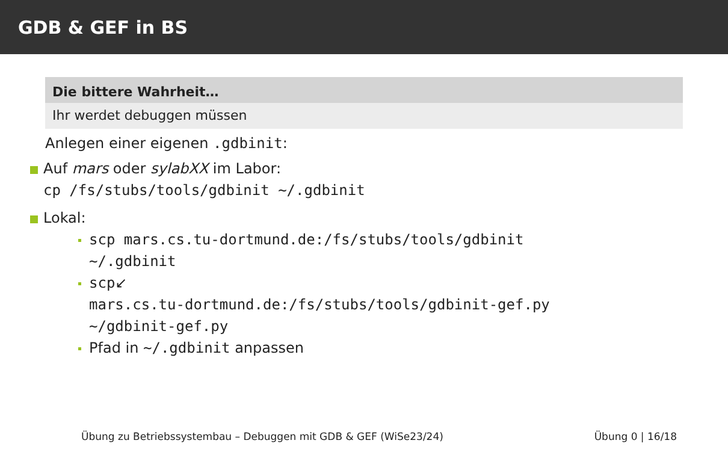GDB & GEF in BS
Die bittere Wahrheit…
Ihr werdet debuggen müssen
Anlegen einer eigenen .gdbinit:
Auf mars oder sylabXX im Labor:
cp /fs/stubs/tools/gdbinit ~/.gdbinit
Lokal:
scp mars.cs.tu-dortmund.de:/fs/stubs/tools/gdbinit
~/.gdbinit
scp↙
mars.cs.tu-dortmund.de:/fs/stubs/tools/gdbinit-gef.py
~/gdbinit-gef.py
Pfad in ~/.gdbinit anpassen
Übung zu Betriebssystembau – Debuggen mit GDB & GEF (WiSe23/24) Übung 0 | 16/18